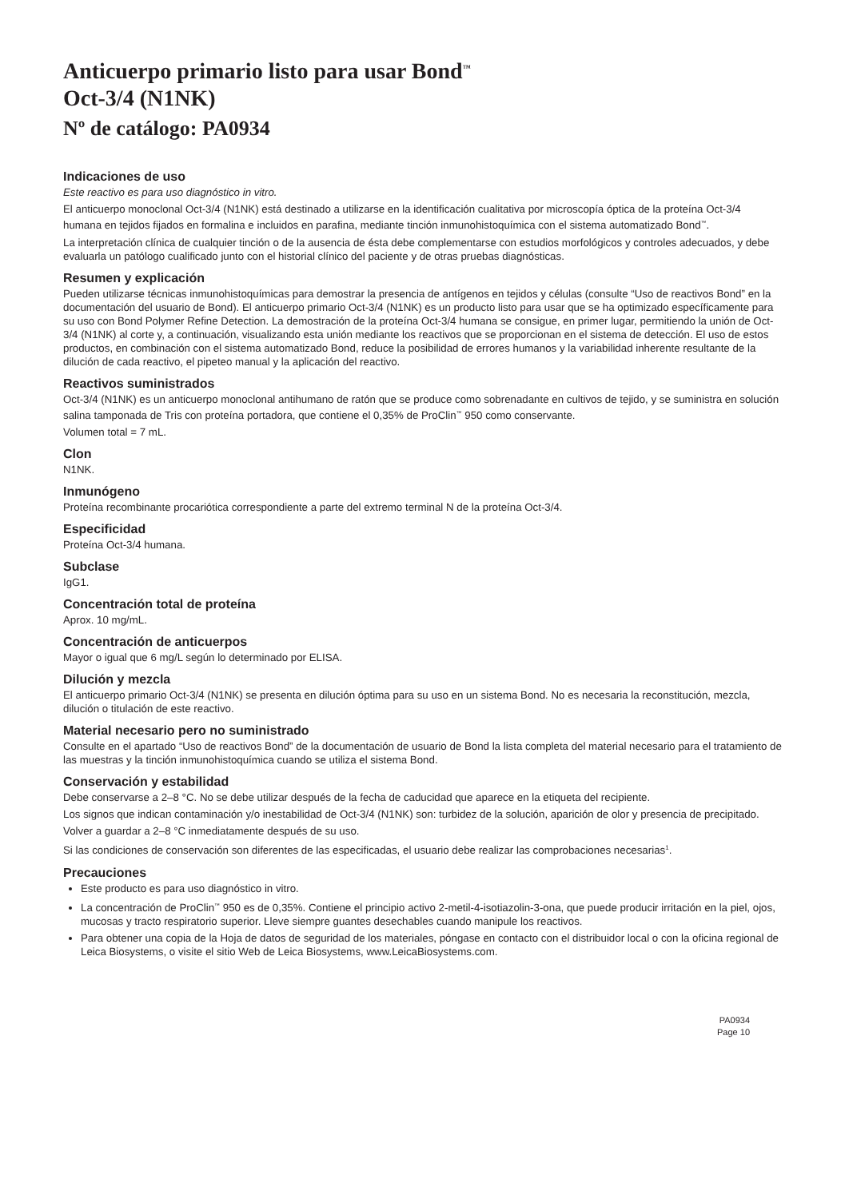Anticuerpo primario listo para usar Bond<sup>™</sup>
Oct-3/4 (N1NK)
Nº de catálogo: PA0934
Indicaciones de uso
Este reactivo es para uso diagnóstico in vitro.
El anticuerpo monoclonal Oct-3/4 (N1NK) está destinado a utilizarse en la identificación cualitativa por microscopía óptica de la proteína Oct-3/4 humana en tejidos fijados en formalina e incluidos en parafina, mediante tinción inmunohistoquímica con el sistema automatizado Bond<sup>™</sup>.
La interpretación clínica de cualquier tinción o de la ausencia de ésta debe complementarse con estudios morfológicos y controles adecuados, y debe evaluarla un patólogo cualificado junto con el historial clínico del paciente y de otras pruebas diagnósticas.
Resumen y explicación
Pueden utilizarse técnicas inmunohistoquímicas para demostrar la presencia de antígenos en tejidos y células (consulte “Uso de reactivos Bond” en la documentación del usuario de Bond). El anticuerpo primario Oct-3/4 (N1NK) es un producto listo para usar que se ha optimizado específicamente para su uso con Bond Polymer Refine Detection. La demostración de la proteína Oct-3/4 humana se consigue, en primer lugar, permitiendo la unión de Oct-3/4 (N1NK) al corte y, a continuación, visualizando esta unión mediante los reactivos que se proporcionan en el sistema de detección. El uso de estos productos, en combinación con el sistema automatizado Bond, reduce la posibilidad de errores humanos y la variabilidad inherente resultante de la dilución de cada reactivo, el pipeteo manual y la aplicación del reactivo.
Reactivos suministrados
Oct-3/4 (N1NK) es un anticuerpo monoclonal antihumano de ratón que se produce como sobrenadante en cultivos de tejido, y se suministra en solución salina tamponada de Tris con proteína portadora, que contiene el 0,35% de ProClin<sup>™</sup> 950 como conservante.
Volumen total = 7 mL.
Clon
N1NK.
Inmunógeno
Proteína recombinante procariótica correspondiente a parte del extremo terminal N de la proteína Oct-3/4.
Especificidad
Proteína Oct-3/4 humana.
Subclase
IgG1.
Concentración total de proteína
Aprox. 10 mg/mL.
Concentración de anticuerpos
Mayor o igual que 6 mg/L según lo determinado por ELISA.
Dilución y mezcla
El anticuerpo primario Oct-3/4 (N1NK) se presenta en dilución óptima para su uso en un sistema Bond. No es necesaria la reconstitución, mezcla, dilución o titulación de este reactivo.
Material necesario pero no suministrado
Consulte en el apartado “Uso de reactivos Bond” de la documentación de usuario de Bond la lista completa del material necesario para el tratamiento de las muestras y la tinción inmunohistoquímica cuando se utiliza el sistema Bond.
Conservación y estabilidad
Debe conservarse a 2–8 °C. No se debe utilizar después de la fecha de caducidad que aparece en la etiqueta del recipiente.
Los signos que indican contaminación y/o inestabilidad de Oct-3/4 (N1NK) son: turbidez de la solución, aparición de olor y presencia de precipitado.
Volver a guardar a 2–8 °C inmediatamente después de su uso.
Si las condiciones de conservación son diferentes de las especificadas, el usuario debe realizar las comprobaciones necesarias<sup>1</sup>.
Precauciones
Este producto es para uso diagnóstico in vitro.
La concentración de ProClin<sup>™</sup> 950 es de 0,35%. Contiene el principio activo 2-metil-4-isotiazolin-3-ona, que puede producir irritación en la piel, ojos, mucosas y tracto respiratorio superior. Lleve siempre guantes desechables cuando manipule los reactivos.
Para obtener una copia de la Hoja de datos de seguridad de los materiales, póngase en contacto con el distribuidor local o con la oficina regional de Leica Biosystems, o visite el sitio Web de Leica Biosystems, www.LeicaBiosystems.com.
PA0934
Page 10